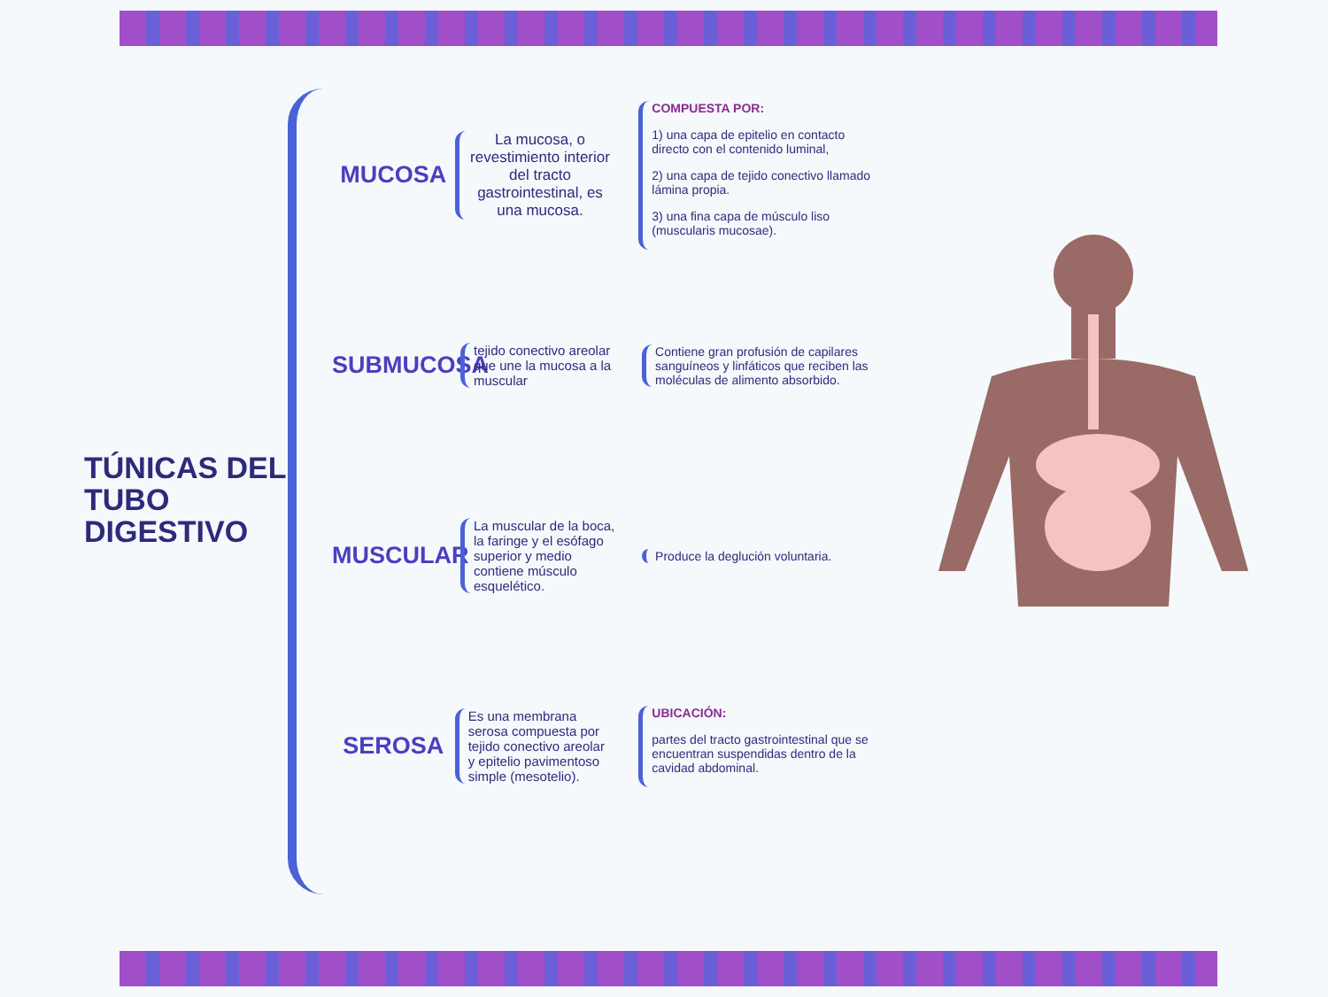TÚNICAS DEL TUBO DIGESTIVO
MUCOSA
La mucosa, o revestimiento interior del tracto gastrointestinal, es una mucosa.
COMPUESTA POR:
1) una capa de epitelio en contacto directo con el contenido luminal,
2) una capa de tejido conectivo llamado lámina propia.
3) una fina capa de músculo liso (muscularis mucosae).
SUBMUCOSA
tejido conectivo areolar que une la mucosa a la muscular
Contiene gran profusión de capilares sanguíneos y linfáticos que reciben las moléculas de alimento absorbido.
MUSCULAR
La muscular de la boca, la faringe y el esófago superior y medio contiene músculo esquelético.
Produce la deglución voluntaria.
SEROSA
Es una membrana serosa compuesta por tejido conectivo areolar y epitelio pavimentoso simple (mesotelio).
UBICACIÓN:
partes del tracto gastrointestinal que se encuentran suspendidas dentro de la cavidad abdominal.